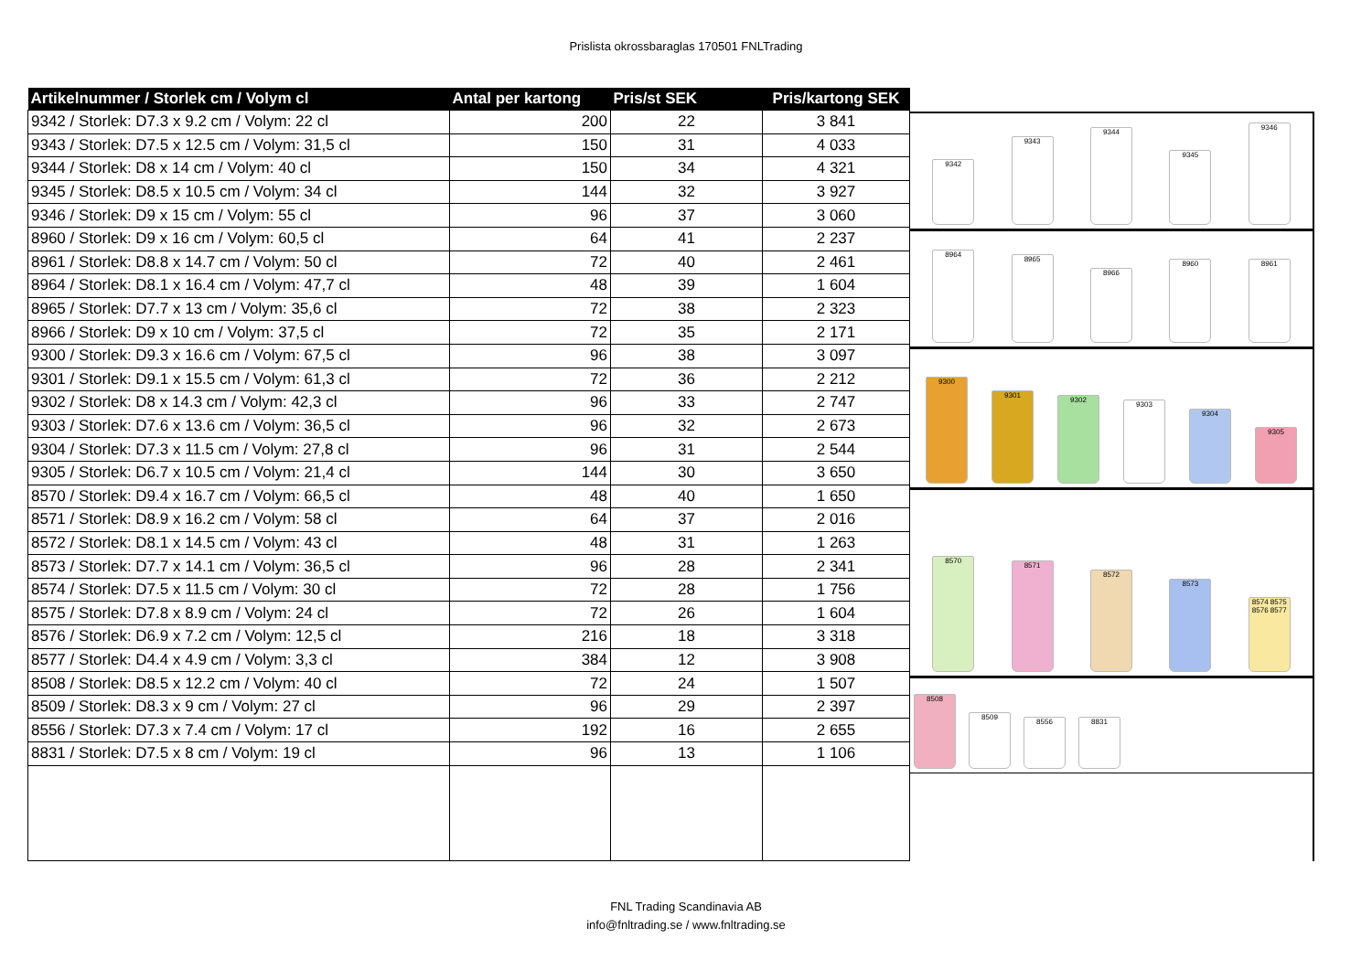Prislista okrossbaraglas 170501 FNLTrading
| Artikelnummer / Storlek cm / Volym cl | Antal per kartong | Pris/st SEK | Pris/kartong SEK |
| --- | --- | --- | --- |
| 9342 / Storlek: D7.3 x 9.2 cm / Volym: 22 cl | 200 | 22 | 3 841 |
| 9343 / Storlek: D7.5 x 12.5 cm / Volym: 31,5 cl | 150 | 31 | 4 033 |
| 9344 / Storlek: D8 x 14 cm / Volym: 40 cl | 150 | 34 | 4 321 |
| 9345 / Storlek: D8.5 x 10.5 cm / Volym: 34 cl | 144 | 32 | 3 927 |
| 9346 / Storlek: D9 x 15 cm / Volym: 55 cl | 96 | 37 | 3 060 |
| 8960 / Storlek: D9 x 16 cm / Volym: 60,5 cl | 64 | 41 | 2 237 |
| 8961 / Storlek: D8.8 x 14.7 cm / Volym: 50 cl | 72 | 40 | 2 461 |
| 8964 / Storlek: D8.1 x 16.4 cm / Volym: 47,7 cl | 48 | 39 | 1 604 |
| 8965 / Storlek: D7.7 x 13 cm / Volym: 35,6 cl | 72 | 38 | 2 323 |
| 8966 / Storlek: D9 x 10 cm / Volym: 37,5 cl | 72 | 35 | 2 171 |
| 9300 / Storlek: D9.3 x 16.6 cm / Volym: 67,5 cl | 96 | 38 | 3 097 |
| 9301 / Storlek: D9.1 x 15.5 cm / Volym: 61,3 cl | 72 | 36 | 2 212 |
| 9302 / Storlek: D8 x 14.3 cm / Volym: 42,3 cl | 96 | 33 | 2 747 |
| 9303 / Storlek: D7.6 x 13.6 cm / Volym: 36,5 cl | 96 | 32 | 2 673 |
| 9304 / Storlek: D7.3 x 11.5 cm / Volym: 27,8 cl | 96 | 31 | 2 544 |
| 9305 / Storlek: D6.7 x 10.5 cm / Volym: 21,4 cl | 144 | 30 | 3 650 |
| 8570 / Storlek: D9.4 x 16.7 cm / Volym: 66,5 cl | 48 | 40 | 1 650 |
| 8571 / Storlek: D8.9 x 16.2 cm / Volym: 58 cl | 64 | 37 | 2 016 |
| 8572 / Storlek: D8.1 x 14.5 cm / Volym: 43 cl | 48 | 31 | 1 263 |
| 8573 / Storlek: D7.7 x 14.1 cm / Volym: 36,5 cl | 96 | 28 | 2 341 |
| 8574 / Storlek: D7.5 x 11.5 cm / Volym: 30 cl | 72 | 28 | 1 756 |
| 8575 / Storlek: D7.8 x 8.9 cm / Volym: 24 cl | 72 | 26 | 1 604 |
| 8576 / Storlek: D6.9 x 7.2 cm / Volym: 12,5 cl | 216 | 18 | 3 318 |
| 8577 / Storlek: D4.4 x 4.9 cm / Volym: 3,3 cl | 384 | 12 | 3 908 |
| 8508 / Storlek: D8.5 x 12.2 cm / Volym: 40 cl | 72 | 24 | 1 507 |
| 8509 / Storlek: D8.3 x 9 cm / Volym: 27 cl | 96 | 29 | 2 397 |
| 8556 / Storlek: D7.3 x 7.4 cm / Volym: 17 cl | 192 | 16 | 2 655 |
| 8831 / Storlek: D7.5 x 8 cm / Volym: 19 cl | 96 | 13 | 1 106 |
9342
9343
9344
9345
9346
8964
8965
8966
8960
8961
9300
9301
9302
9303
9304
9305
8570
8571
8572
8573
8574 8575 8576 8577
8508
8509
8556
8831
FNL Trading Scandinavia AB
info@fnltrading.se / www.fnltrading.se